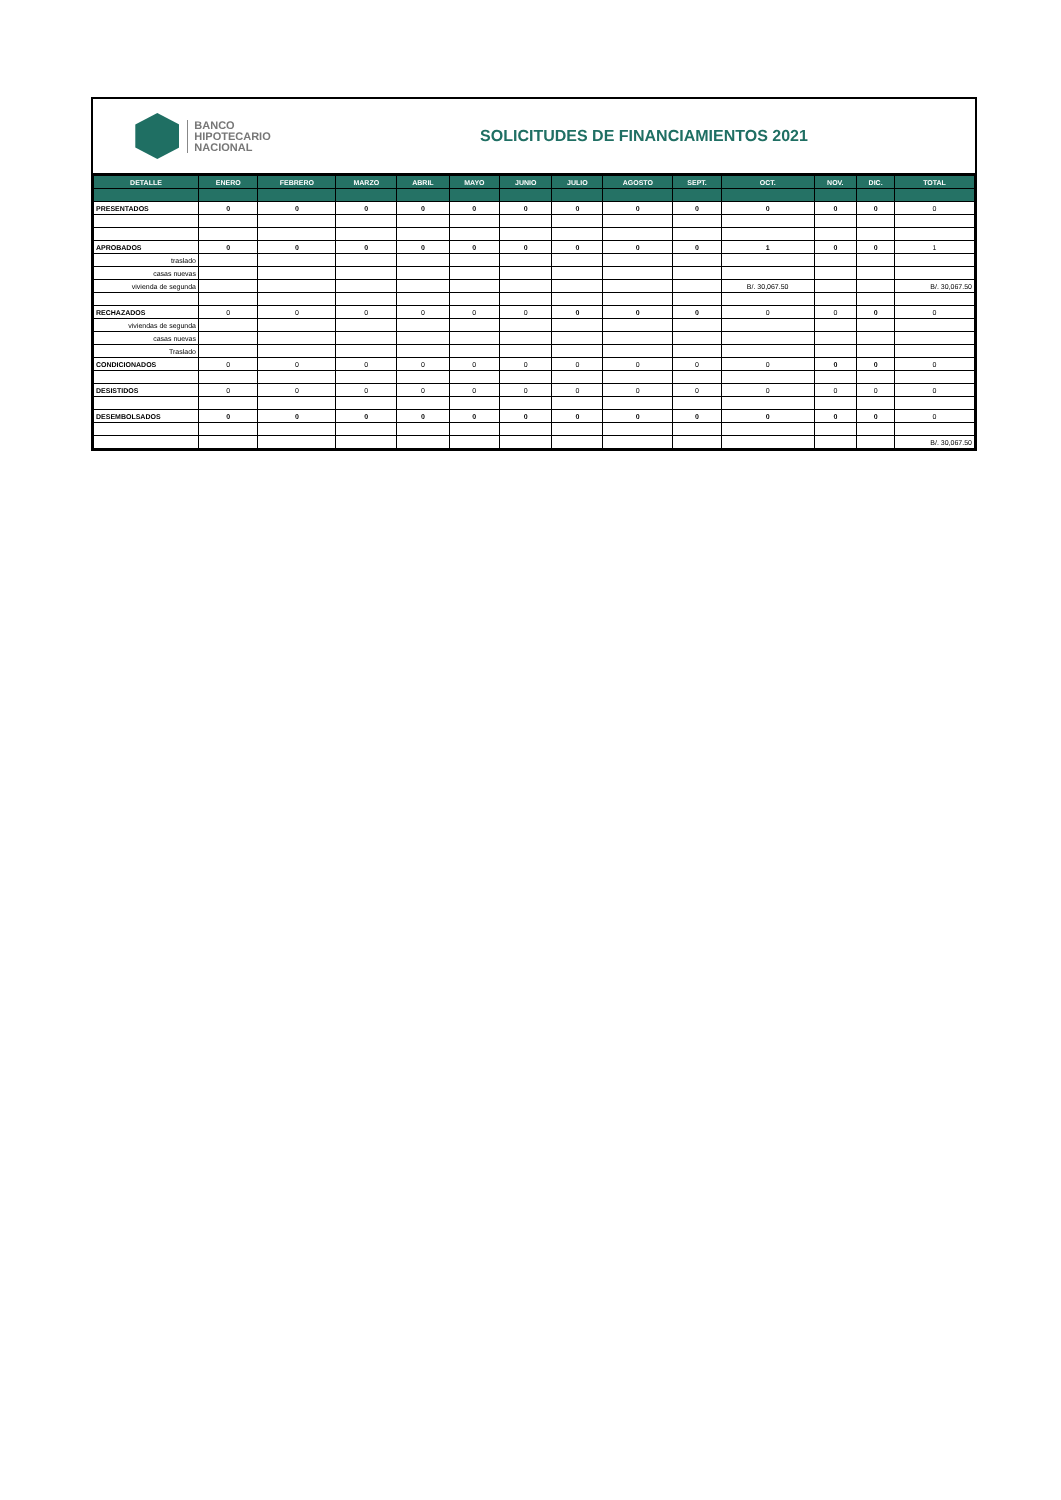BANCO
HIPOTECARIO
NACIONAL
SOLICITUDES DE FINANCIAMIENTOS 2021
| DETALLE | ENERO | FEBRERO | MARZO | ABRIL | MAYO | JUNIO | JULIO | AGOSTO | SEPT. | OCT. | NOV. | DIC. | TOTAL |
| --- | --- | --- | --- | --- | --- | --- | --- | --- | --- | --- | --- | --- | --- |
| PRESENTADOS | 0 | 0 | 0 | 0 | 0 | 0 | 0 | 0 | 0 | 0 | 0 | 0 | 0 |
| APROBADOS | 0 | 0 | 0 | 0 | 0 | 0 | 0 | 0 | 0 | 1 | 0 | 0 | 1 |
| traslado | | | | | | | | | | | | | |
| casas nuevas | | | | | | | | | | | | | |
| vivienda de segunda | | | | | | | | | | B/. 30,067.50 | | | B/. 30,067.50 |
| RECHAZADOS | 0 | 0 | 0 | 0 | 0 | 0 | 0 | 0 | 0 | 0 | 0 | 0 | 0 |
| viviendas de segunda | | | | | | | | | | | | | |
| casas nuevas | | | | | | | | | | | | | |
| Traslado | | | | | | | | | | | | | |
| CONDICIONADOS | 0 | 0 | 0 | 0 | 0 | 0 | 0 | 0 | 0 | 0 | 0 | 0 | 0 |
| DESISTIDOS | 0 | 0 | 0 | 0 | 0 | 0 | 0 | 0 | 0 | 0 | 0 | 0 | 0 |
| DESEMBOLSADOS | 0 | 0 | 0 | 0 | 0 | 0 | 0 | 0 | 0 | 0 | 0 | 0 | 0 |
| | | | | | | | | | | | | | B/. 30,067.50 |